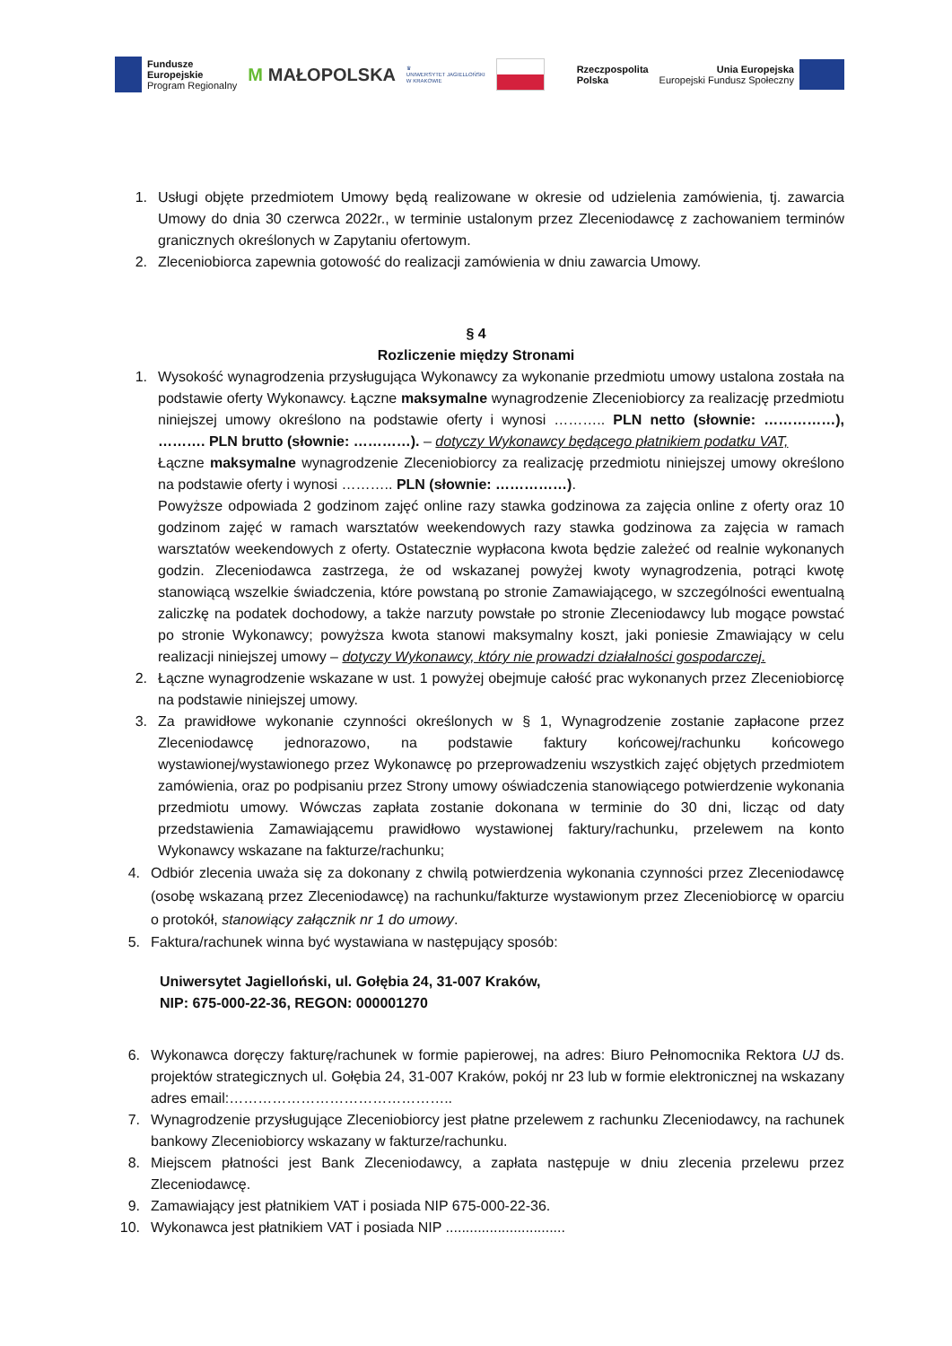Fundusze
Europejskie
Program Regionalny
M MAŁOPOLSKA
♛
UNIWERSYTET JAGIELLOŃSKI
W KRAKOWIE
Rzeczpospolita
Polska
Unia Europejska
Europejski Fundusz Społeczny
1. Usługi objęte przedmiotem Umowy będą realizowane w okresie od udzielenia zamówienia, tj. zawarcia Umowy do dnia 30 czerwca 2022r., w terminie ustalonym przez Zleceniodawcę z zachowaniem terminów granicznych określonych w Zapytaniu ofertowym.
2. Zleceniobiorca zapewnia gotowość do realizacji zamówienia w dniu zawarcia Umowy.
§ 4
Rozliczenie między Stronami
1. Wysokość wynagrodzenia przysługująca Wykonawcy za wykonanie przedmiotu umowy ustalona została na podstawie oferty Wykonawcy. Łączne maksymalne wynagrodzenie Zleceniobiorcy za realizację przedmiotu niniejszej umowy określono na podstawie oferty i wynosi ……….. PLN netto (słownie: ……………), ………. PLN brutto (słownie: …………). – dotyczy Wykonawcy będącego płatnikiem podatku VAT,
Łączne maksymalne wynagrodzenie Zleceniobiorcy za realizację przedmiotu niniejszej umowy określono na podstawie oferty i wynosi ……….. PLN (słownie: ……………).
Powyższe odpowiada 2 godzinom zajęć online razy stawka godzinowa za zajęcia online z oferty oraz 10 godzinom zajęć w ramach warsztatów weekendowych razy stawka godzinowa za zajęcia w ramach warsztatów weekendowych z oferty. Ostatecznie wypłacona kwota będzie zależeć od realnie wykonanych godzin. Zleceniodawca zastrzega, że od wskazanej powyżej kwoty wynagrodzenia, potrąci kwotę stanowiącą wszelkie świadczenia, które powstaną po stronie Zamawiającego, w szczególności ewentualną zaliczkę na podatek dochodowy, a także narzuty powstałe po stronie Zleceniodawcy lub mogące powstać po stronie Wykonawcy; powyższa kwota stanowi maksymalny koszt, jaki poniesie Zmawiający w celu realizacji niniejszej umowy – dotyczy Wykonawcy, który nie prowadzi działalności gospodarczej.
2. Łączne wynagrodzenie wskazane w ust. 1 powyżej obejmuje całość prac wykonanych przez Zleceniobiorcę na podstawie niniejszej umowy.
3. Za prawidłowe wykonanie czynności określonych w § 1, Wynagrodzenie zostanie zapłacone przez Zleceniodawcę jednorazowo, na podstawie faktury końcowej/rachunku końcowego wystawionej/wystawionego przez Wykonawcę po przeprowadzeniu wszystkich zajęć objętych przedmiotem zamówienia, oraz po podpisaniu przez Strony umowy oświadczenia stanowiącego potwierdzenie wykonania przedmiotu umowy. Wówczas zapłata zostanie dokonana w terminie do 30 dni, licząc od daty przedstawienia Zamawiającemu prawidłowo wystawionej faktury/rachunku, przelewem na konto Wykonawcy wskazane na fakturze/rachunku;
4. Odbiór zlecenia uważa się za dokonany z chwilą potwierdzenia wykonania czynności przez Zleceniodawcę (osobę wskazaną przez Zleceniodawcę) na rachunku/fakturze wystawionym przez Zleceniobiorcę w oparciu o protokół, stanowiący załącznik nr 1 do umowy.
5. Faktura/rachunek winna być wystawiana w następujący sposób:
Uniwersytet Jagielloński, ul. Gołębia 24, 31-007 Kraków,
NIP: 675-000-22-36, REGON: 000001270
6. Wykonawca doręczy fakturę/rachunek w formie papierowej, na adres: Biuro Pełnomocnika Rektora UJ ds. projektów strategicznych ul. Gołębia 24, 31-007 Kraków, pokój nr 23 lub w formie elektronicznej na wskazany adres email:………………………………………..
7. Wynagrodzenie przysługujące Zleceniobiorcy jest płatne przelewem z rachunku Zleceniodawcy, na rachunek bankowy Zleceniobiorcy wskazany w fakturze/rachunku.
8. Miejscem płatności jest Bank Zleceniodawcy, a zapłata następuje w dniu zlecenia przelewu przez Zleceniodawcę.
9. Zamawiający jest płatnikiem VAT i posiada NIP 675-000-22-36.
10. Wykonawca jest płatnikiem VAT i posiada NIP ..............................